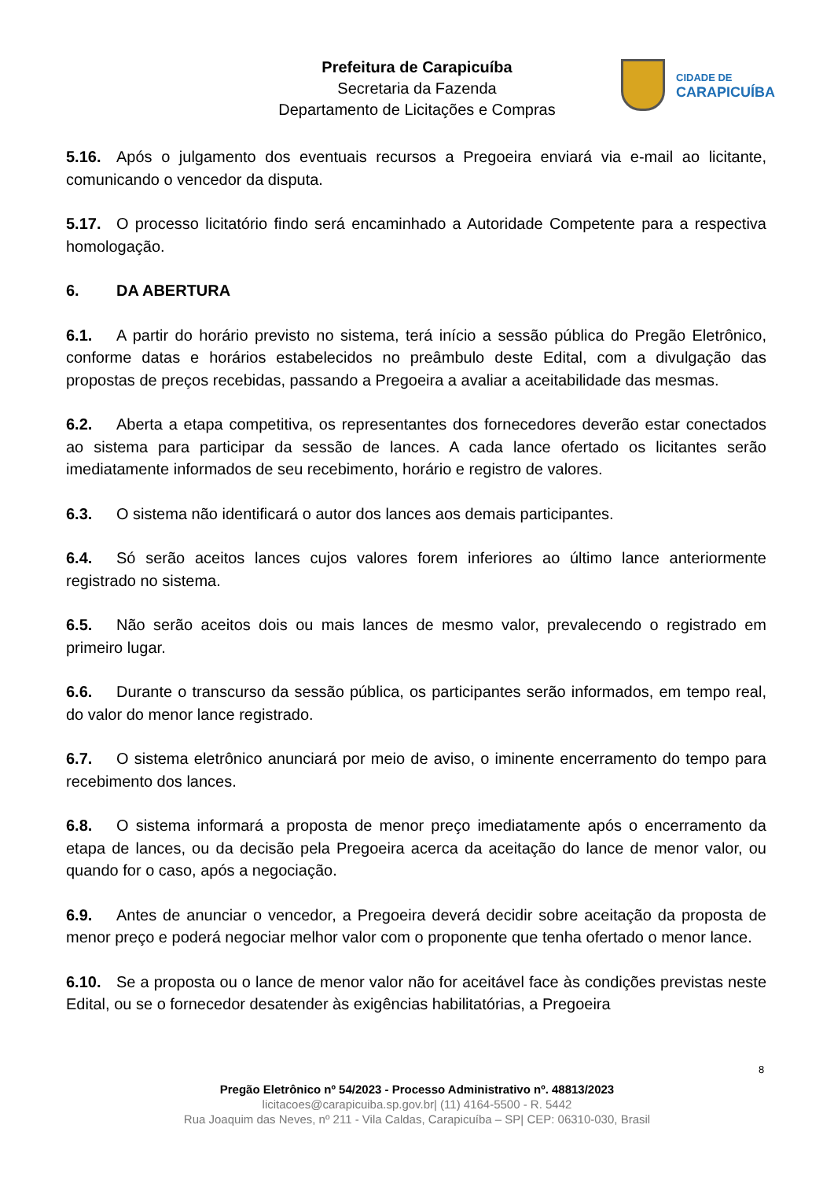Prefeitura de Carapicuíba
Secretaria da Fazenda
Departamento de Licitações e Compras
CIDADE DE
CARAPICUÍBA
5.16. Após o julgamento dos eventuais recursos a Pregoeira enviará via e-mail ao licitante, comunicando o vencedor da disputa.
5.17. O processo licitatório findo será encaminhado a Autoridade Competente para a respectiva homologação.
6. DA ABERTURA
6.1. A partir do horário previsto no sistema, terá início a sessão pública do Pregão Eletrônico, conforme datas e horários estabelecidos no preâmbulo deste Edital, com a divulgação das propostas de preços recebidas, passando a Pregoeira a avaliar a aceitabilidade das mesmas.
6.2. Aberta a etapa competitiva, os representantes dos fornecedores deverão estar conectados ao sistema para participar da sessão de lances. A cada lance ofertado os licitantes serão imediatamente informados de seu recebimento, horário e registro de valores.
6.3. O sistema não identificará o autor dos lances aos demais participantes.
6.4. Só serão aceitos lances cujos valores forem inferiores ao último lance anteriormente registrado no sistema.
6.5. Não serão aceitos dois ou mais lances de mesmo valor, prevalecendo o registrado em primeiro lugar.
6.6. Durante o transcurso da sessão pública, os participantes serão informados, em tempo real, do valor do menor lance registrado.
6.7. O sistema eletrônico anunciará por meio de aviso, o iminente encerramento do tempo para recebimento dos lances.
6.8. O sistema informará a proposta de menor preço imediatamente após o encerramento da etapa de lances, ou da decisão pela Pregoeira acerca da aceitação do lance de menor valor, ou quando for o caso, após a negociação.
6.9. Antes de anunciar o vencedor, a Pregoeira deverá decidir sobre aceitação da proposta de menor preço e poderá negociar melhor valor com o proponente que tenha ofertado o menor lance.
6.10. Se a proposta ou o lance de menor valor não for aceitável face às condições previstas neste Edital, ou se o fornecedor desatender às exigências habilitatórias, a Pregoeira
8
Pregão Eletrônico nº 54/2023 - Processo Administrativo nº. 48813/2023
licitacoes@carapicuiba.sp.gov.br| (11) 4164-5500 - R. 5442
Rua Joaquim das Neves, nº 211 - Vila Caldas, Carapicuíba – SP| CEP: 06310-030, Brasil